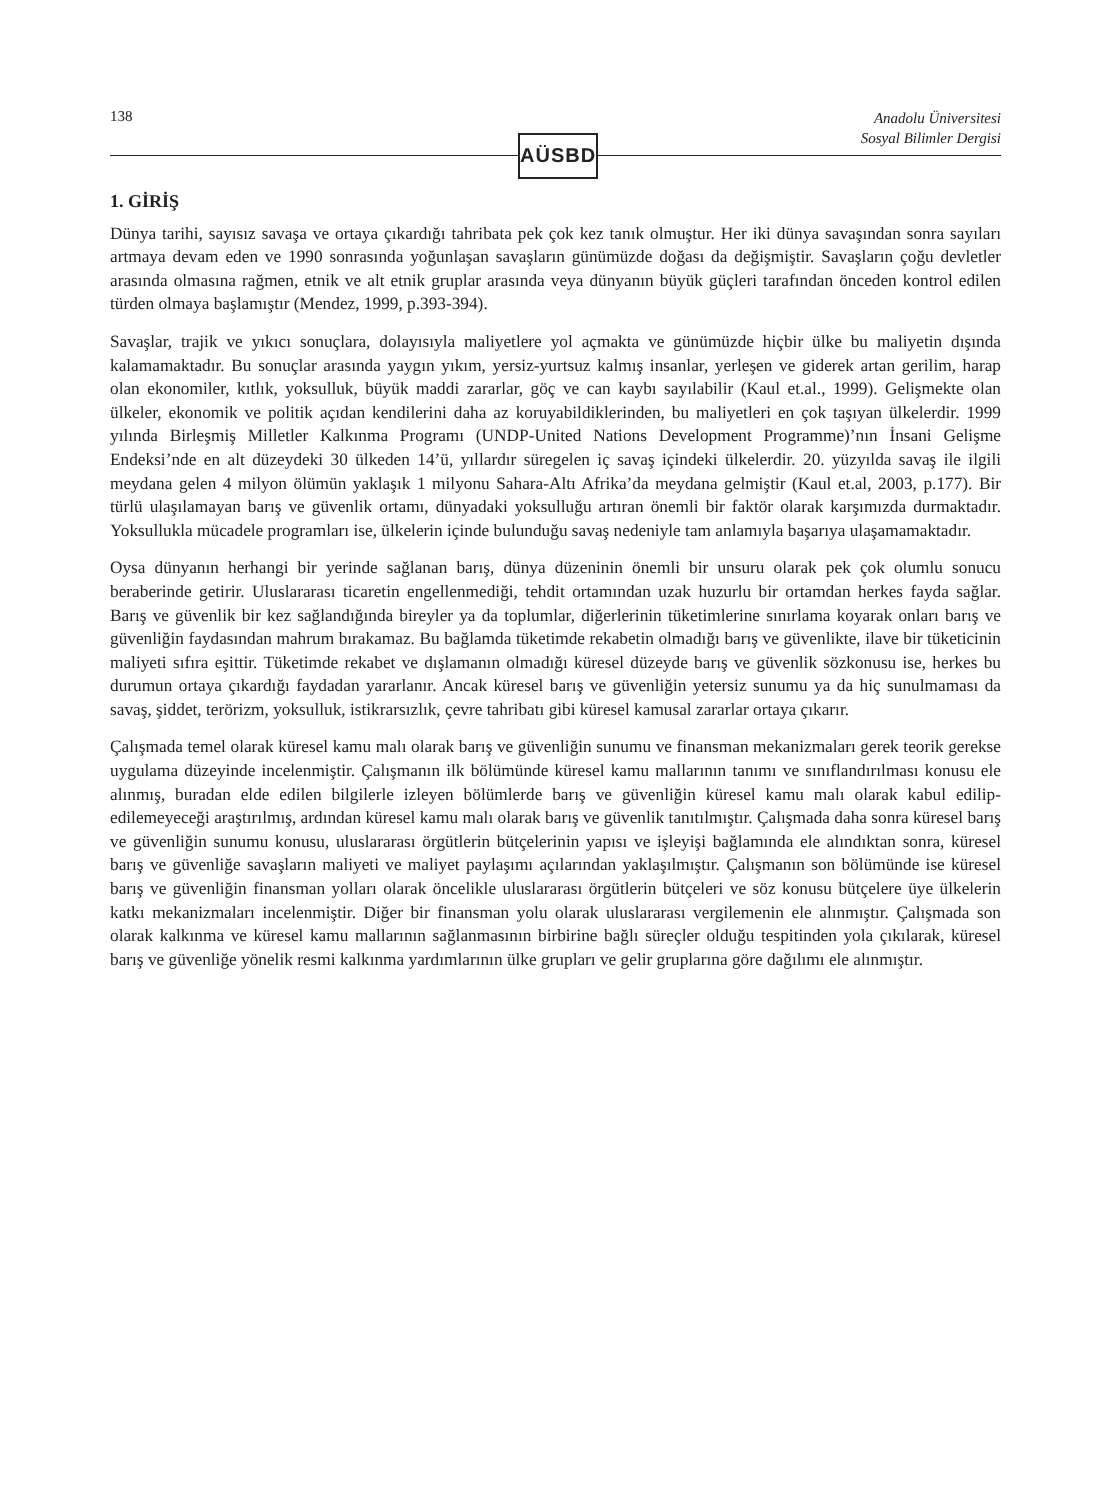138
Anadolu Üniversitesi
Sosyal Bilimler Dergisi
AÜSBD
1. GİRİŞ
Dünya tarihi, sayısız savaşa ve ortaya çıkardığı tahribata pek çok kez tanık olmuştur. Her iki dünya savaşından sonra sayıları artmaya devam eden ve 1990 sonrasında yoğunlaşan savaşların günümüzde doğası da değişmiştir. Savaşların çoğu devletler arasında olmasına rağmen, etnik ve alt etnik gruplar arasında veya dünyanın büyük güçleri tarafından önceden kontrol edilen türden olmaya başlamıştır (Mendez, 1999, p.393-394).
Savaşlar, trajik ve yıkıcı sonuçlara, dolayısıyla maliyetlere yol açmakta ve günümüzde hiçbir ülke bu maliyetin dışında kalamamaktadır. Bu sonuçlar arasında yaygın yıkım, yersiz-yurtsuz kalmış insanlar, yerleşen ve giderek artan gerilim, harap olan ekonomiler, kıtlık, yoksulluk, büyük maddi zararlar, göç ve can kaybı sayılabilir (Kaul et.al., 1999). Gelişmekte olan ülkeler, ekonomik ve politik açıdan kendilerini daha az koruyabildiklerinden, bu maliyetleri en çok taşıyan ülkelerdir. 1999 yılında Birleşmiş Milletler Kalkınma Programı (UNDP-United Nations Development Programme)’nın İnsani Gelişme Endeksi’nde en alt düzeydeki 30 ülkeden 14’ü, yıllardır süregelen iç savaş içindeki ülkelerdir. 20. yüzyılda savaş ile ilgili meydana gelen 4 milyon ölümün yaklaşık 1 milyonu Sahara-Altı Afrika’da meydana gelmiştir (Kaul et.al, 2003, p.177). Bir türlü ulaşılamayan barış ve güvenlik ortamı, dünyadaki yoksulluğu artıran önemli bir faktör olarak karşımızda durmaktadır. Yoksullukla mücadele programları ise, ülkelerin içinde bulunduğu savaş nedeniyle tam anlamıyla başarıya ulaşamamaktadır.
Oysa dünyanın herhangi bir yerinde sağlanan barış, dünya düzeninin önemli bir unsuru olarak pek çok olumlu sonucu beraberinde getirir. Uluslararası ticaretin engellenmediği, tehdit ortamından uzak huzurlu bir ortamdan herkes fayda sağlar. Barış ve güvenlik bir kez sağlandığında bireyler ya da toplumlar, diğerlerinin tüketimlerine sınırlama koyarak onları barış ve güvenliğin faydasından mahrum bırakamaz. Bu bağlamda tüketimde rekabetin olmadığı barış ve güvenlikte, ilave bir tüketicinin maliyeti sıfıra eşittir. Tüketimde rekabet ve dışlamanın olmadığı küresel düzeyde barış ve güvenlik sözkonusu ise, herkes bu durumun ortaya çıkardığı faydadan yararlanır. Ancak küresel barış ve güvenliğin yetersiz sunumu ya da hiç sunulmaması da savaş, şiddet, terörizm, yoksulluk, istikrarsızlık, çevre tahribatı gibi küresel kamusal zararlar ortaya çıkarır.
Çalışmada temel olarak küresel kamu malı olarak barış ve güvenliğin sunumu ve finansman mekanizmaları gerek teorik gerekse uygulama düzeyinde incelenmiştir. Çalışmanın ilk bölümünde küresel kamu mallarının tanımı ve sınıflandırılması konusu ele alınmış, buradan elde edilen bilgilerle izleyen bölümlerde barış ve güvenliğin küresel kamu malı olarak kabul edilip-edilemeyeceği araştırılmış, ardından küresel kamu malı olarak barış ve güvenlik tanıtılmıştır. Çalışmada daha sonra küresel barış ve güvenliğin sunumu konusu, uluslararası örgütlerin bütçelerinin yapısı ve işleyişi bağlamında ele alındıktan sonra, küresel barış ve güvenliğe savaşların maliyeti ve maliyet paylaşımı açılarından yaklaşılmıştır. Çalışmanın son bölümünde ise küresel barış ve güvenliğin finansman yolları olarak öncelikle uluslararası örgütlerin bütçeleri ve söz konusu bütçelere üye ülkelerin katkı mekanizmaları incelenmiştir. Diğer bir finansman yolu olarak uluslararası vergilemenin ele alınmıştır. Çalışmada son olarak kalkınma ve küresel kamu mallarının sağlanmasının birbirine bağlı süreçler olduğu tespitinden yola çıkılarak, küresel barış ve güvenliğe yönelik resmi kalkınma yardımlarının ülke grupları ve gelir gruplarına göre dağılımı ele alınmıştır.